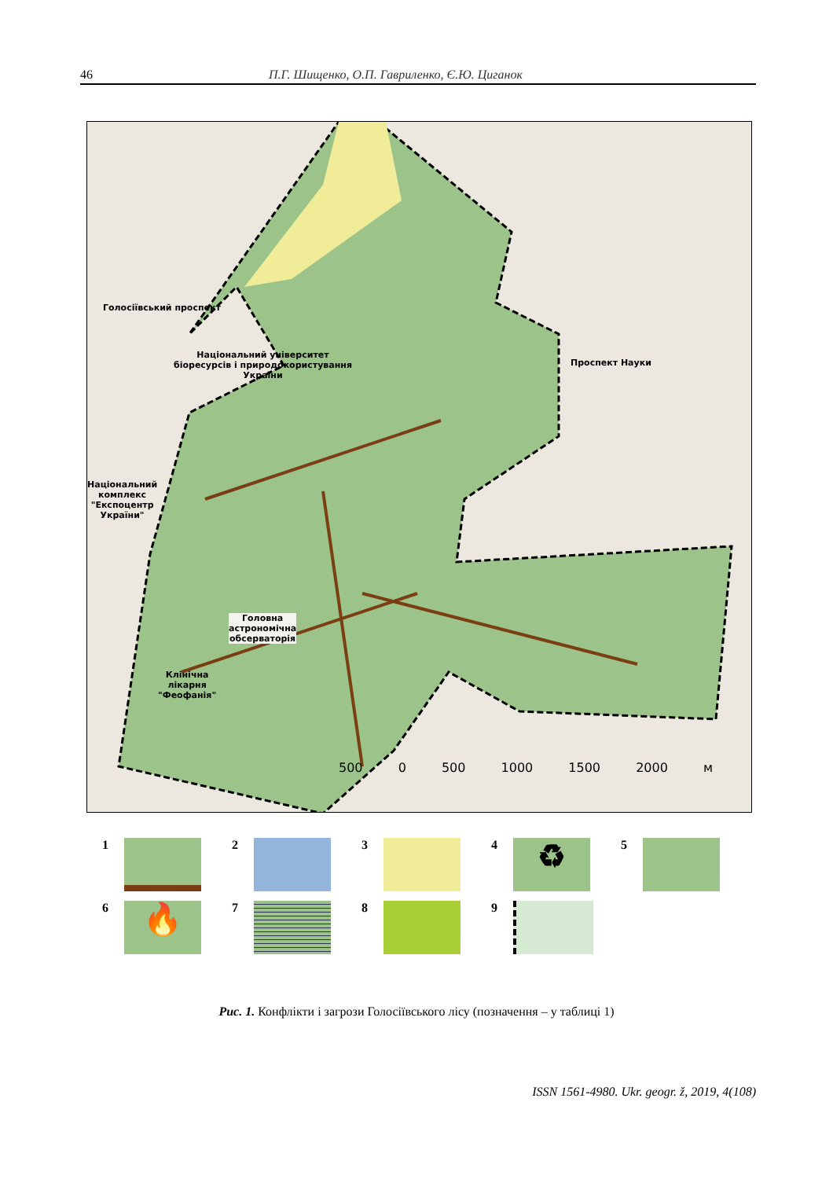46 П.Г. Шищенко, О.П. Гавриленко, Є.Ю. Циганок
Голосіївський проспект
Національний університет
біоресурсів і природокористування
України
Національний
комплекс
"Експоцентр
України"
Проспект Науки
Головна
астрономічна
обсерваторія
Клінічна
лікарня
"Феофанія"
500 0 500 1000 1500 2000 м
1
2
3
4
♻
5
6
🔥
7
8
9
Рис. 1. Конфлікти і загрози Голосіївського лісу (позначення – у таблиці 1)
ISSN 1561-4980. Ukr. geogr. ž, 2019, 4(108)